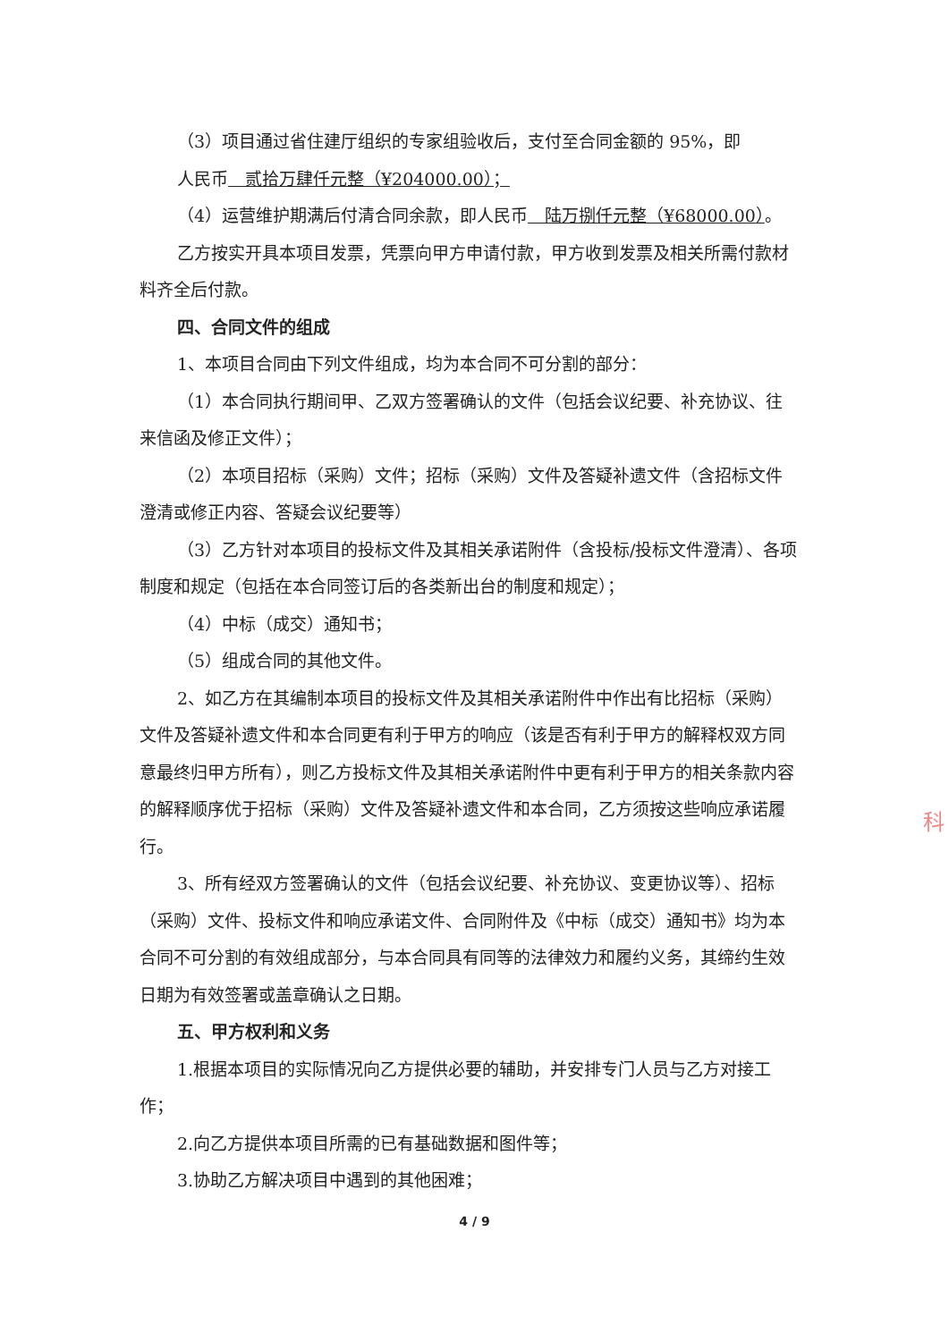（3）项目通过省住建厅组织的专家组验收后，支付至合同金额的 95%，即
人民币　贰拾万肆仟元整（¥204000.00）；
（4）运营维护期满后付清合同余款，即人民币　陆万捌仟元整（¥68000.00）。
乙方按实开具本项目发票，凭票向甲方申请付款，甲方收到发票及相关所需付款材料齐全后付款。
四、合同文件的组成
1、本项目合同由下列文件组成，均为本合同不可分割的部分：
（1）本合同执行期间甲、乙双方签署确认的文件（包括会议纪要、补充协议、往来信函及修正文件）；
（2）本项目招标（采购）文件；招标（采购）文件及答疑补遗文件（含招标文件澄清或修正内容、答疑会议纪要等）
（3）乙方针对本项目的投标文件及其相关承诺附件（含投标/投标文件澄清）、各项制度和规定（包括在本合同签订后的各类新出台的制度和规定）；
（4）中标（成交）通知书；
（5）组成合同的其他文件。
2、如乙方在其编制本项目的投标文件及其相关承诺附件中作出有比招标（采购）文件及答疑补遗文件和本合同更有利于甲方的响应（该是否有利于甲方的解释权双方同意最终归甲方所有），则乙方投标文件及其相关承诺附件中更有利于甲方的相关条款内容的解释顺序优于招标（采购）文件及答疑补遗文件和本合同，乙方须按这些响应承诺履行。
3、所有经双方签署确认的文件（包括会议纪要、补充协议、变更协议等）、招标（采购）文件、投标文件和响应承诺文件、合同附件及《中标（成交）通知书》均为本合同不可分割的有效组成部分，与本合同具有同等的法律效力和履约义务，其缔约生效日期为有效签署或盖章确认之日期。
五、甲方权利和义务
1.根据本项目的实际情况向乙方提供必要的辅助，并安排专门人员与乙方对接工作；
2.向乙方提供本项目所需的已有基础数据和图件等；
3.协助乙方解决项目中遇到的其他困难；
4 / 9
科